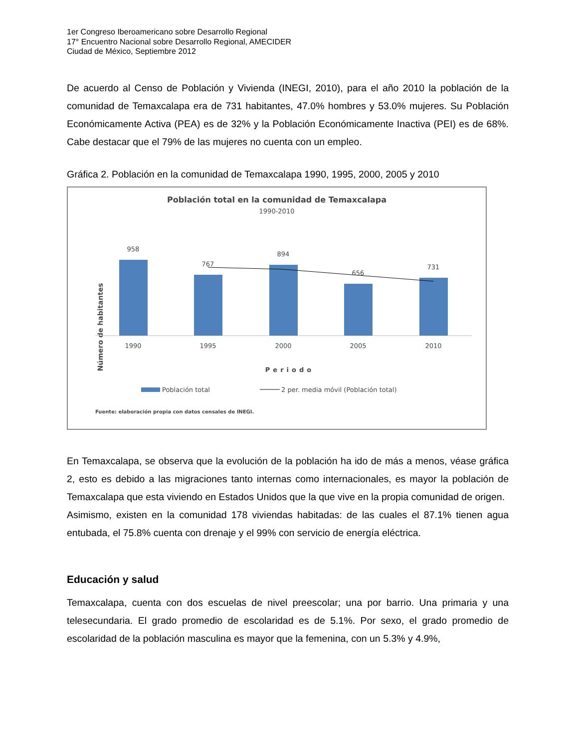1er Congreso Iberoamericano sobre Desarrollo Regional
17° Encuentro Nacional sobre Desarrollo Regional, AMECIDER
Ciudad de México, Septiembre 2012
De acuerdo al Censo de Población y Vivienda (INEGI, 2010), para el año 2010 la población de la comunidad de Temaxcalapa era de 731 habitantes, 47.0% hombres y 53.0% mujeres. Su Población Económicamente Activa (PEA) es de 32% y la Población Económicamente Inactiva (PEI) es de 68%. Cabe destacar que el 79% de las mujeres no cuenta con un empleo.
Gráfica 2. Población en la comunidad de Temaxcalapa 1990, 1995, 2000, 2005 y 2010
Población total en la comunidad de Temaxcalapa
1990-2010
Número de habitantes
958
767
894
656
731
1990
1995
2000
2005
2010
Periodo
Población total
2 per. media móvil (Población total)
Fuente: elaboración propia con datos censales de INEGI.
En Temaxcalapa, se observa que la evolución de la población ha ido de más a menos, véase gráfica 2, esto es debido a las migraciones tanto internas como internacionales, es mayor la población de Temaxcalapa que esta viviendo en Estados Unidos que la que vive en la propia comunidad de origen.
Asimismo, existen en la comunidad 178 viviendas habitadas: de las cuales el 87.1% tienen agua entubada, el 75.8% cuenta con drenaje y el 99% con servicio de energía eléctrica.
Educación y salud
Temaxcalapa, cuenta con dos escuelas de nivel preescolar; una por barrio. Una primaria y una telesecundaria. El grado promedio de escolaridad es de 5.1%. Por sexo, el grado promedio de escolaridad de la población masculina es mayor que la femenina, con un 5.3% y 4.9%,